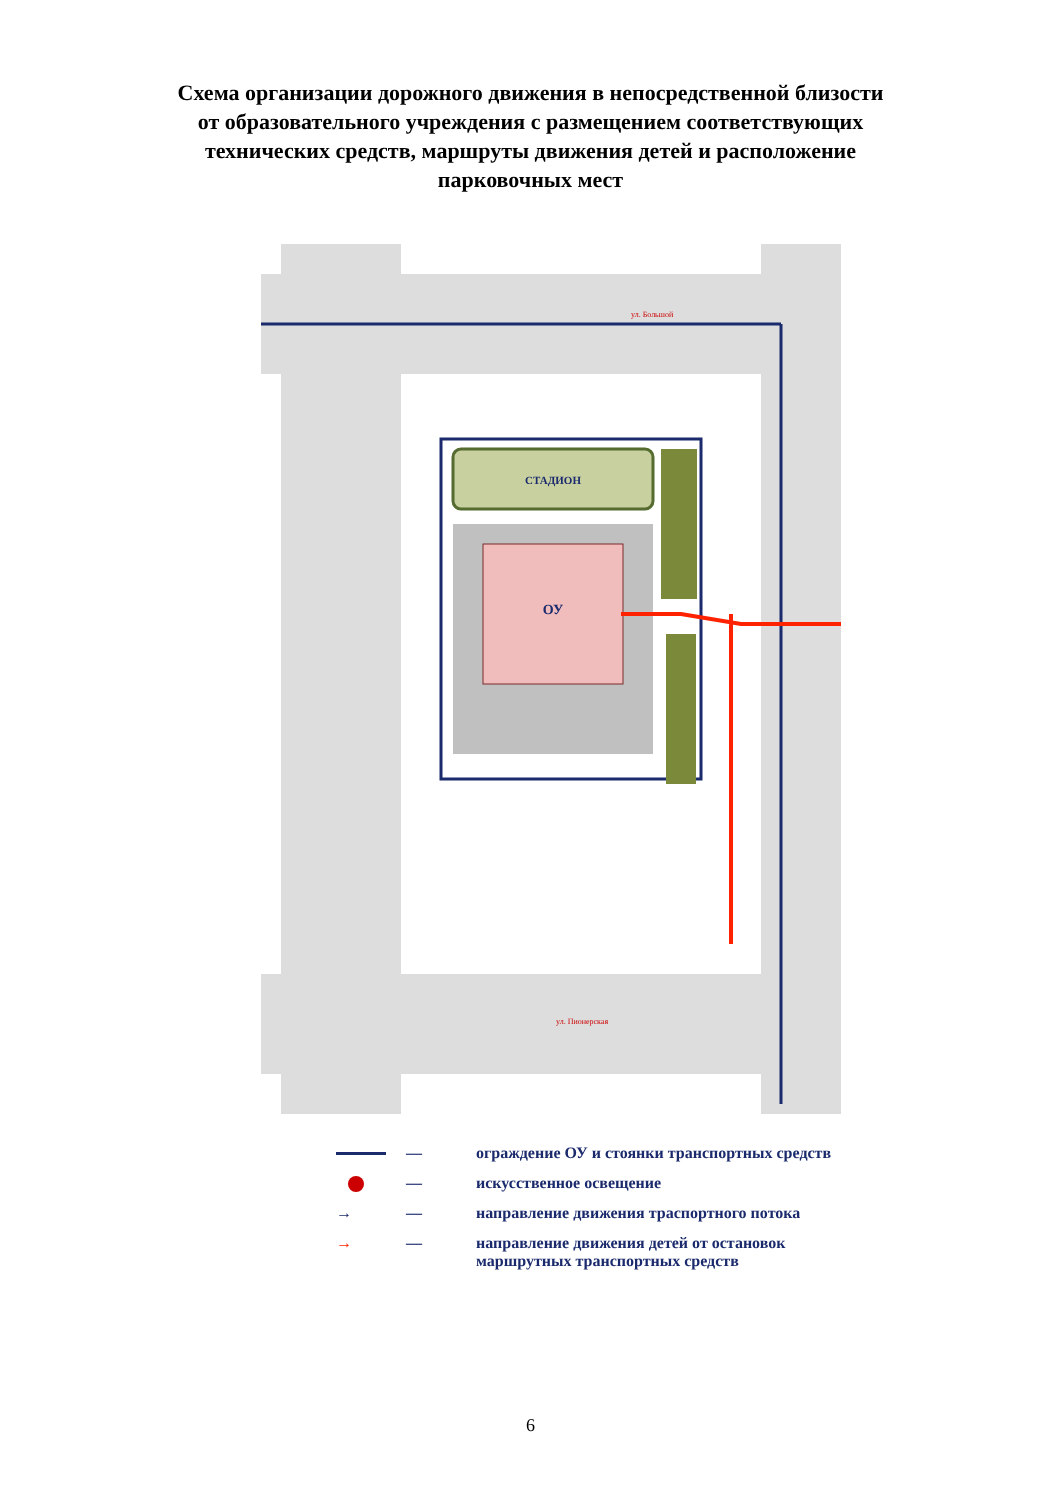Схема организации дорожного движения в непосредственной близости
от образовательного учреждения с размещением соответствующих
технических средств, маршруты движения детей и расположение
парковочных мест
СТАДИОН
ОУ
ул. Большой
ул. Пионерская
— ограждение ОУ и стоянки транспортных средств
— искусственное освещение
→
— направление движения траспортного потока
→
— направление движения детей от остановок
маршрутных транспортных средств
6